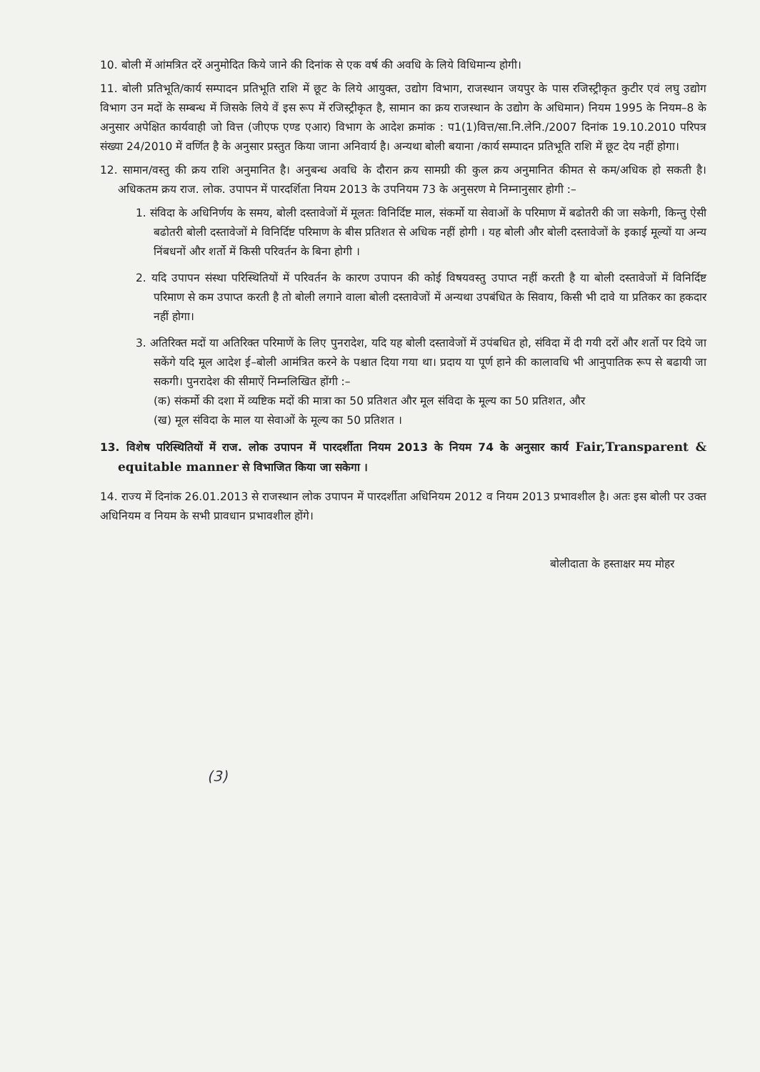10. बोली में आंमत्रित दरें अनुमोदित किये जाने की दिनांक से एक वर्ष की अवधि के लिये विधिमान्य होगी।
11. बोली प्रतिभूति/कार्य सम्पादन प्रतिभूति राशि में छूट के लिये आयुक्त, उद्योग विभाग, राजस्थान जयपुर के पास रजिस्ट्रीकृत कुटीर एवं लघु उद्योग विभाग उन मदों के सम्बन्ध में जिसके लिये वें इस रूप में रजिस्ट्रीकृत है, सामान का क्रय राजस्थान के उद्योग के अधिमान) नियम 1995 के नियम–8 के अनुसार अपेक्षित कार्यवाही जो वित्त (जीएफ एण्ड एआर) विभाग के आदेश क्रमांक : प1(1)वित्त/सा.नि.लेनि./2007 दिनांक 19.10.2010 परिपत्र संख्या 24/2010 में वर्णित है के अनुसार प्रस्तुत किया जाना अनिवार्य है। अन्यथा बोली बयाना /कार्य सम्पादन प्रतिभूति राशि में छूट देय नहीं होगा।
12. सामान/वस्तु की क्रय राशि अनुमानित है। अनुबन्ध अवधि के दौरान क्रय सामग्री की कुल क्रय अनुमानित कीमत से कम/अधिक हो सकती है। अधिकतम क्रय राज. लोक. उपापन में पारदर्शिता नियम 2013 के उपनियम 73 के अनुसरण मे निम्नानुसार होगी :–
1. संविदा के अधिनिर्णय के समय, बोली दस्तावेजों में मूलतः विनिर्दिष्ट माल, संकर्मो या सेवाओं के परिमाण में बढोतरी की जा सकेगी, किन्तु ऐसी बढोतरी बोली दस्तावेजों मे विनिर्दिष्ट परिमाण के बीस प्रतिशत से अधिक नहीं होगी । यह बोली और बोली दस्तावेजों के इकाई मूल्यों या अन्य निंबधनों और शर्तो में किसी परिवर्तन के बिना होगी ।
2. यदि उपापन संस्था परिस्थितियों में परिवर्तन के कारण उपापन की कोई विषयवस्तु उपाप्त नहीं करती है या बोली दस्तावेजों में विनिर्दिष्ट परिमाण से कम उपाप्त करती है तो बोली लगाने वाला बोली दस्तावेजों में अन्यथा उपबंधित के सिवाय, किसी भी दावे या प्रतिकर का हकदार नहीं होगा।
3. अतिरिक्त मदों या अतिरिक्त परिमाणें के लिए पुनरादेश, यदि यह बोली दस्तावेजों में उपंबधित हो, संविदा में दी गयी दरों और शर्तो पर दिये जा सकेंगे यदि मूल आदेश ई–बोली आमंत्रित करने के पश्चात दिया गया था। प्रदाय या पूर्ण हाने की कालावधि भी आनुपातिक रूप से बढायी जा सकगी। पुनरादेश की सीमाऐं निम्नलिखित होंगी :–
(क) संकर्मो की दशा में व्यष्टिक मदों की मात्रा का 50 प्रतिशत और मूल संविदा के मूल्य का 50 प्रतिशत, और
(ख) मूल संविदा के माल या सेवाओं के मूल्य का 50 प्रतिशत ।
13. विशेष परिस्थितियों में राज. लोक उपापन में पारदर्शीता नियम 2013 के नियम 74 के अनुसार कार्य Fair,Transparent & equitable manner से विभाजित किया जा सकेगा ।
14. राज्य में दिनांक 26.01.2013 से राजस्थान लोक उपापन में पारदर्शीता अधिनियम 2012 व नियम 2013 प्रभावशील है। अतः इस बोली पर उक्त अधिनियम व नियम के सभी प्रावधान प्रभावशील होंगे।
बोलीदाता के हस्ताक्षर मय मोहर
(3)